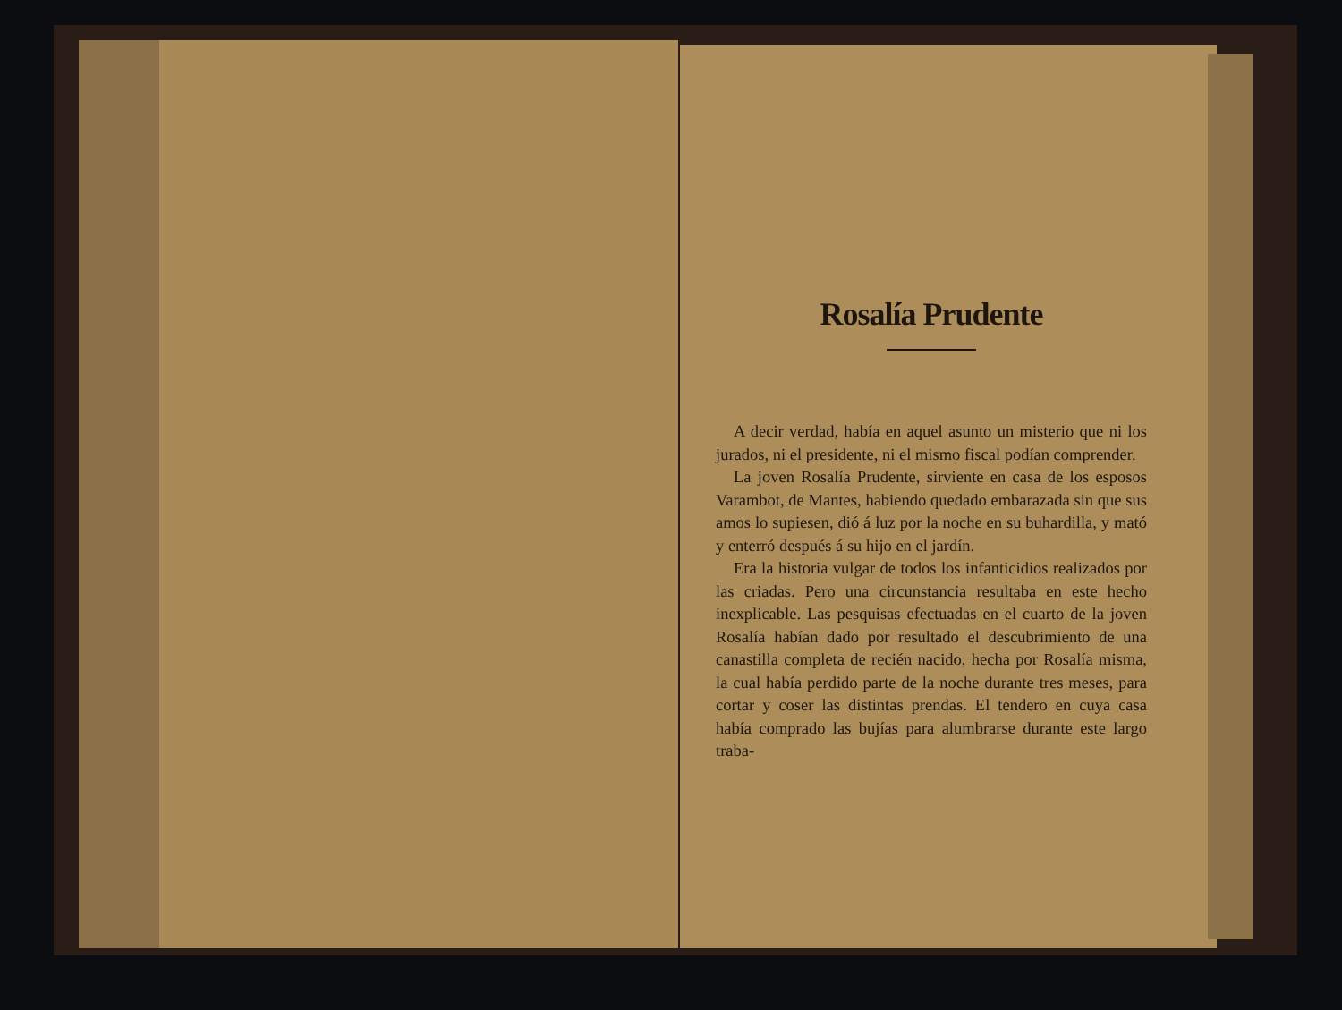Rosalía Prudente
A decir verdad, había en aquel asunto un misterio que ni los jurados, ni el presidente, ni el mismo fiscal podían comprender.
La joven Rosalía Prudente, sirviente en casa de los esposos Varambot, de Mantes, habiendo quedado embarazada sin que sus amos lo supiesen, dió á luz por la noche en su buhardilla, y mató y enterró después á su hijo en el jardín.
Era la historia vulgar de todos los infanticidios realizados por las criadas. Pero una circunstancia resultaba en este hecho inexplicable. Las pesquisas efectuadas en el cuarto de la joven Rosalía habían dado por resultado el descubrimiento de una canastilla completa de recién nacido, hecha por Rosalía misma, la cual había perdido parte de la noche durante tres meses, para cortar y coser las distintas prendas. El tendero en cuya casa había comprado las bujías para alumbrarse durante este largo traba-